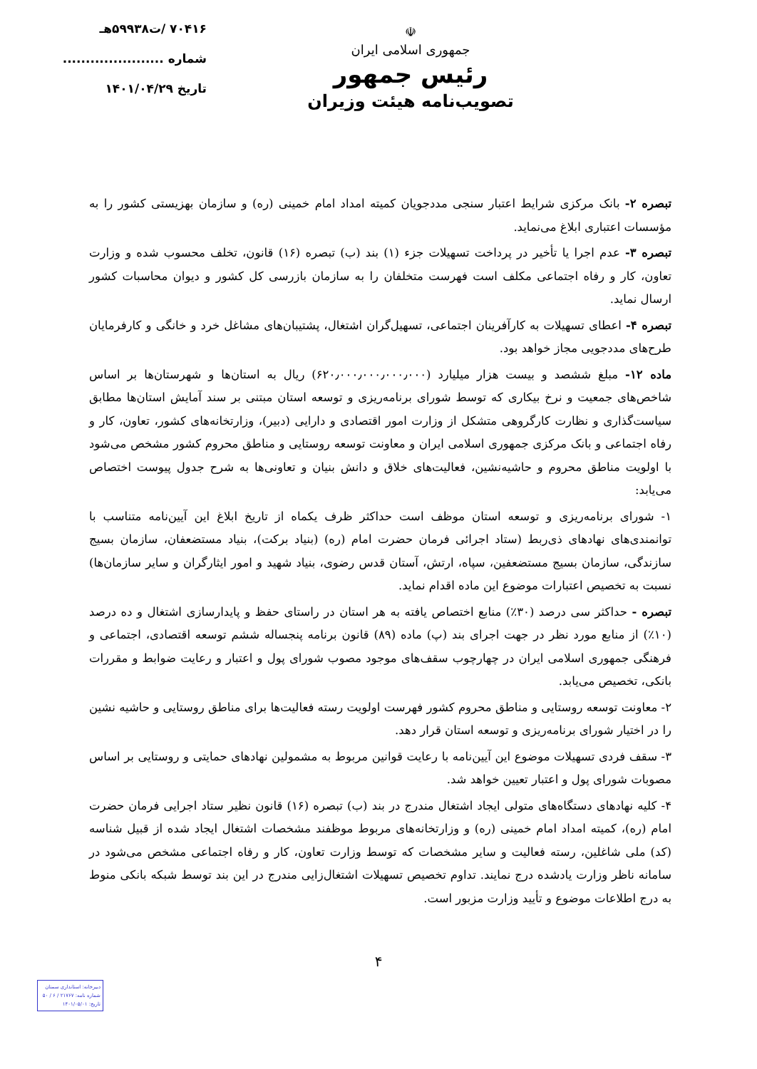۷۰۴۱۶ /ت۵۹۹۳۸هـ
شماره ......................
تاریخ ۱۴۰۱/۰۴/۲۹
☫
جمهوری اسلامی ایران
رئیس جمهور
تصویب‌نامه هیئت وزیران
تبصره ۲- بانک مرکزی شرایط اعتبار سنجی مددجویان کمیته امداد امام خمینی (ره) و سازمان بهزیستی کشور را به مؤسسات اعتباری ابلاغ می‌نماید.
تبصره ۳- عدم اجرا یا تأخیر در پرداخت تسهیلات جزء (۱) بند (ب) تبصره (۱۶) قانون، تخلف محسوب شده و وزارت تعاون، کار و رفاه اجتماعی مکلف است فهرست متخلفان را به سازمان بازرسی کل کشور و دیوان محاسبات کشور ارسال نماید.
تبصره ۴- اعطای تسهیلات به کارآفرینان اجتماعی، تسهیل‌گران اشتغال، پشتیبان‌های مشاغل خرد و خانگی و کارفرمایان طرح‌های مددجویی مجاز خواهد بود.
ماده ۱۲- مبلغ ششصد و بیست هزار میلیارد (۶۲۰٫۰۰۰٫۰۰۰٫۰۰۰٫۰۰۰) ریال به استان‌ها و شهرستان‌ها بر اساس شاخص‌های جمعیت و نرخ بیکاری که توسط شورای برنامه‌ریزی و توسعه استان مبتنی بر سند آمایش استان‌ها مطابق سیاست‌گذاری و نظارت کارگروهی متشکل از وزارت امور اقتصادی و دارایی (دبیر)، وزارتخانه‌های کشور، تعاون، کار و رفاه اجتماعی و بانک مرکزی جمهوری اسلامی ایران و معاونت توسعه روستایی و مناطق محروم کشور مشخص می‌شود با اولویت مناطق محروم و حاشیه‌نشین، فعالیت‌های خلاق و دانش بنیان و تعاونی‌ها به شرح جدول پیوست اختصاص می‌یابد:
۱- شورای برنامه‌ریزی و توسعه استان موظف است حداکثر ظرف یکماه از تاریخ ابلاغ این آیین‌نامه متناسب با توانمندی‌های نهادهای ذی‌ربط (ستاد اجرائی فرمان حضرت امام (ره) (بنیاد برکت)، بنیاد مستضعفان، سازمان بسیج سازندگی، سازمان بسیج مستضعفین، سپاه، ارتش، آستان قدس رضوی، بنیاد شهید و امور ایثارگران و سایر سازمان‌ها) نسبت به تخصیص اعتبارات موضوع این ماده اقدام نماید.
تبصره - حداکثر سی درصد (۳۰٪) منابع اختصاص یافته به هر استان در راستای حفظ و پایدارسازی اشتغال و ده درصد (۱۰٪) از منابع مورد نظر در جهت اجرای بند (پ) ماده (۸۹) قانون برنامه پنجساله ششم توسعه اقتصادی، اجتماعی و فرهنگی جمهوری اسلامی ایران در چهارچوب سقف‌های موجود مصوب شورای پول و اعتبار و رعایت ضوابط و مقررات بانکی، تخصیص می‌یابد.
۲- معاونت توسعه روستایی و مناطق محروم کشور فهرست اولویت رسته فعالیت‌ها برای مناطق روستایی و حاشیه نشین را در اختیار شورای برنامه‌ریزی و توسعه استان قرار دهد.
۳- سقف فردی تسهیلات موضوع این آیین‌نامه با رعایت قوانین مربوط به مشمولین نهادهای حمایتی و روستایی بر اساس مصوبات شورای پول و اعتبار تعیین خواهد شد.
۴- کلیه نهادهای دستگاه‌های متولی ایجاد اشتغال مندرج در بند (ب) تبصره (۱۶) قانون نظیر ستاد اجرایی فرمان حضرت امام (ره)، کمیته امداد امام خمینی (ره) و وزارتخانه‌های مربوط موظفند مشخصات اشتغال ایجاد شده از قبیل شناسه (کد) ملی شاغلین، رسته فعالیت و سایر مشخصات که توسط وزارت تعاون، کار و رفاه اجتماعی مشخص می‌شود در سامانه ناظر وزارت یادشده درج نمایند. تداوم تخصیص تسهیلات اشتغال‌زایی مندرج در این بند توسط شبکه بانکی منوط به درج اطلاعات موضوع و تأیید وزارت مزبور است.
۴
دبیرخانه: استانداری سمنان
شماره نامه: ۲۱۷۶۷ / ۶ / ۵۰
تاریخ: ۱۴۰۱/۰۵/۰۱